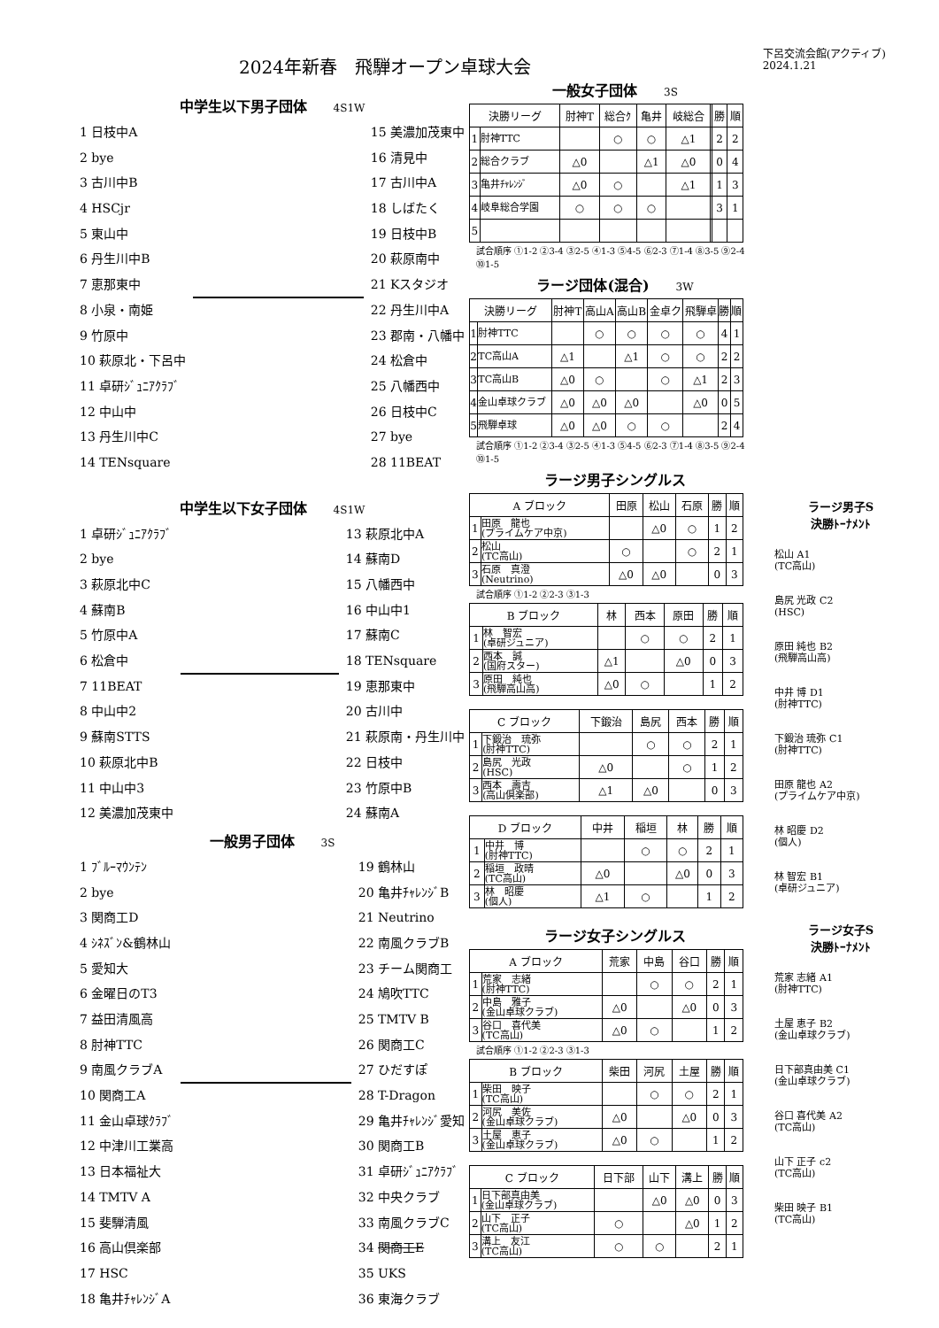2024年新春　飛騨オープン卓球大会
下呂交流会館(アクティブ)
2024.1.21
中学生以下男子団体 4S1W
1 日枝中A
2 bye
3 古川中B
4 HSCjr
5 東山中
6 丹生川中B
7 恵那東中
8 小泉・南姫
9 竹原中
10 萩原北・下呂中
11 卓研ｼﾞｭﾆｱｸﾗﾌﾞ
12 中山中
13 丹生川中C
14 TENsquare
15 美濃加茂東中
16 清見中
17 古川中A
18 しばたく
19 日枝中B
20 萩原南中
21 Kスタジオ
22 丹生川中A
23 郡南・八幡中
24 松倉中
25 八幡西中
26 日枝中C
27 bye
28 11BEAT
中学生以下女子団体 4S1W
1 卓研ｼﾞｭﾆｱｸﾗﾌﾞ
2 bye
3 萩原北中C
4 蘇南B
5 竹原中A
6 松倉中
7 11BEAT
8 中山中2
9 蘇南STTS
10 萩原北中B
11 中山中3
12 美濃加茂東中
13 萩原北中A
14 蘇南D
15 八幡西中
16 中山中1
17 蘇南C
18 TENsquare
19 恵那東中
20 古川中
21 萩原南・丹生川中
22 日枝中
23 竹原中B
24 蘇南A
一般男子団体 3S
1 ﾌﾞﾙｰﾏｳﾝﾃﾝ
2 bye
3 関商工D
4 ｼﾈｽﾞﾝ&鶴林山
5 愛知大
6 金曜日のT3
7 益田清風高
8 肘神TTC
9 南風クラブA
10 関商工A
11 金山卓球ｸﾗﾌﾞ
12 中津川工業高
13 日本福祉大
14 TMTV A
15 斐騨清風
16 高山倶楽部
17 HSC
18 亀井ﾁｬﾚﾝｼﾞA
19 鶴林山
20 亀井ﾁｬﾚﾝｼﾞB
21 Neutrino
22 南風クラブB
23 チーム関商工
24 鳩吹TTC
25 TMTV B
26 関商工C
27 ひだすぽ
28 T-Dragon
29 亀井ﾁｬﾚﾝｼﾞ愛知
30 関商工B
31 卓研ｼﾞｭﾆｱｸﾗﾌﾞ
32 中央クラブ
33 南風クラブC
34 関商工E
35 UKS
36 東海クラブ
一般女子団体 3S
| 決勝リーグ | | 肘神T | 総合ｸ | 亀井 | 岐総合 | | 勝 | 順 |
| --- | --- | --- | --- | --- | --- | --- | --- | --- |
| 1 | 肘神TTC | | ○ | ○ | △1 | | 2 | 2 |
| 2 | 総合クラブ | △0 | | △1 | △0 | | 0 | 4 |
| 3 | 亀井ﾁｬﾚﾝｼﾞ | △0 | ○ | | △1 | | 1 | 3 |
| 4 | 岐阜総合学園 | ○ | ○ | ○ | | | 3 | 1 |
| 5 | | | | | | | | |
試合順序 ①1-2 ②3-4 ③2-5 ④1-3 ⑤4-5 ⑥2-3 ⑦1-4 ⑧3-5 ⑨2-4 ⑩1-5
ラージ団体(混合) 3W
| 決勝リーグ | | 肘神T | 高山A | 高山B | 金卓ク | 飛騨卓 | 勝 | 順 |
| --- | --- | --- | --- | --- | --- | --- | --- | --- |
| 1 | 肘神TTC | | ○ | ○ | ○ | ○ | 4 | 1 |
| 2 | TC高山A | △1 | | △1 | ○ | ○ | 2 | 2 |
| 3 | TC高山B | △0 | ○ | | ○ | △1 | 2 | 3 |
| 4 | 金山卓球クラブ | △0 | △0 | △0 | | △0 | 0 | 5 |
| 5 | 飛騨卓球 | △0 | △0 | ○ | ○ | | 2 | 4 |
試合順序 ①1-2 ②3-4 ③2-5 ④1-3 ⑤4-5 ⑥2-3 ⑦1-4 ⑧3-5 ⑨2-4 ⑩1-5
ラージ男子シングルス
| A ブロック | | 田原 | 松山 | 石原 | 勝 | 順 |
| --- | --- | --- | --- | --- | --- | --- |
| 1 | 田原 龍也 (プライムケア中京) | | △0 | ○ | 1 | 2 |
| 2 | 松山 (TC高山) | ○ | | ○ | 2 | 1 |
| 3 | 石原 真澄 (Neutrino) | △0 | △0 | | 0 | 3 |
試合順序 ①1-2 ②2-3 ③1-3
| B ブロック | | 林 | 西本 | 原田 | 勝 | 順 |
| --- | --- | --- | --- | --- | --- | --- |
| 1 | 林 智宏 (卓研ジュニア) | | ○ | ○ | 2 | 1 |
| 2 | 西本 誠 (国府スター) | △1 | | △0 | 0 | 3 |
| 3 | 原田 純也 (飛騨高山高) | △0 | ○ | | 1 | 2 |
| C ブロック | | 下鍛治 | 島尻 | 西本 | 勝 | 順 |
| --- | --- | --- | --- | --- | --- | --- |
| 1 | 下鍛治 琉弥 (肘神TTC) | | ○ | ○ | 2 | 1 |
| 2 | 島尻 光政 (HSC) | △0 | | ○ | 1 | 2 |
| 3 | 西本 壽吉 (高山倶楽部) | △1 | △0 | | 0 | 3 |
| D ブロック | | 中井 | 稲垣 | 林 | 勝 | 順 |
| --- | --- | --- | --- | --- | --- | --- |
| 1 | 中井 博 (肘神TTC) | | ○ | ○ | 2 | 1 |
| 2 | 稲垣 政晴 (TC高山) | △0 | | △0 | 0 | 3 |
| 3 | 林 昭慶 (個人) | △1 | ○ | | 1 | 2 |
ラージ女子シングルス
| A ブロック | | 荒家 | 中島 | 谷口 | 勝 | 順 |
| --- | --- | --- | --- | --- | --- | --- |
| 1 | 荒家 志緒 (肘神TTC) | | ○ | ○ | 2 | 1 |
| 2 | 中島 雅子 (金山卓球クラブ) | △0 | | △0 | 0 | 3 |
| 3 | 谷口 喜代美 (TC高山) | △0 | ○ | | 1 | 2 |
試合順序 ①1-2 ②2-3 ③1-3
| B ブロック | | 柴田 | 河尻 | 土屋 | 勝 | 順 |
| --- | --- | --- | --- | --- | --- | --- |
| 1 | 柴田 映子 (TC高山) | | ○ | ○ | 2 | 1 |
| 2 | 河尻 美佐 (金山卓球クラブ) | △0 | | △0 | 0 | 3 |
| 3 | 土屋 恵子 (金山卓球クラブ) | △0 | ○ | | 1 | 2 |
| C ブロック | | 日下部 | 山下 | 溝上 | 勝 | 順 |
| --- | --- | --- | --- | --- | --- | --- |
| 1 | 日下部真由美 (金山卓球クラブ) | | △0 | △0 | 0 | 3 |
| 2 | 山下 正子 (TC高山) | ○ | | △0 | 1 | 2 |
| 3 | 溝上 友江 (TC高山) | ○ | ○ | | 2 | 1 |
ラージ男子S
決勝ﾄｰﾅﾒﾝﾄ
松山 A1
(TC高山)
島尻 光政 C2
(HSC)
原田 純也 B2
(飛騨高山高)
中井 博 D1
(肘神TTC)
下鍛治 琉弥 C1
(肘神TTC)
田原 龍也 A2
(プライムケア中京)
林 昭慶 D2
(個人)
林 智宏 B1
(卓研ジュニア)
ラージ女子S
決勝ﾄｰﾅﾒﾝﾄ
荒家 志緒 A1
(肘神TTC)
土屋 恵子 B2
(金山卓球クラブ)
日下部真由美 C1
(金山卓球クラブ)
谷口 喜代美 A2
(TC高山)
山下 正子 c2
(TC高山)
柴田 映子 B1
(TC高山)